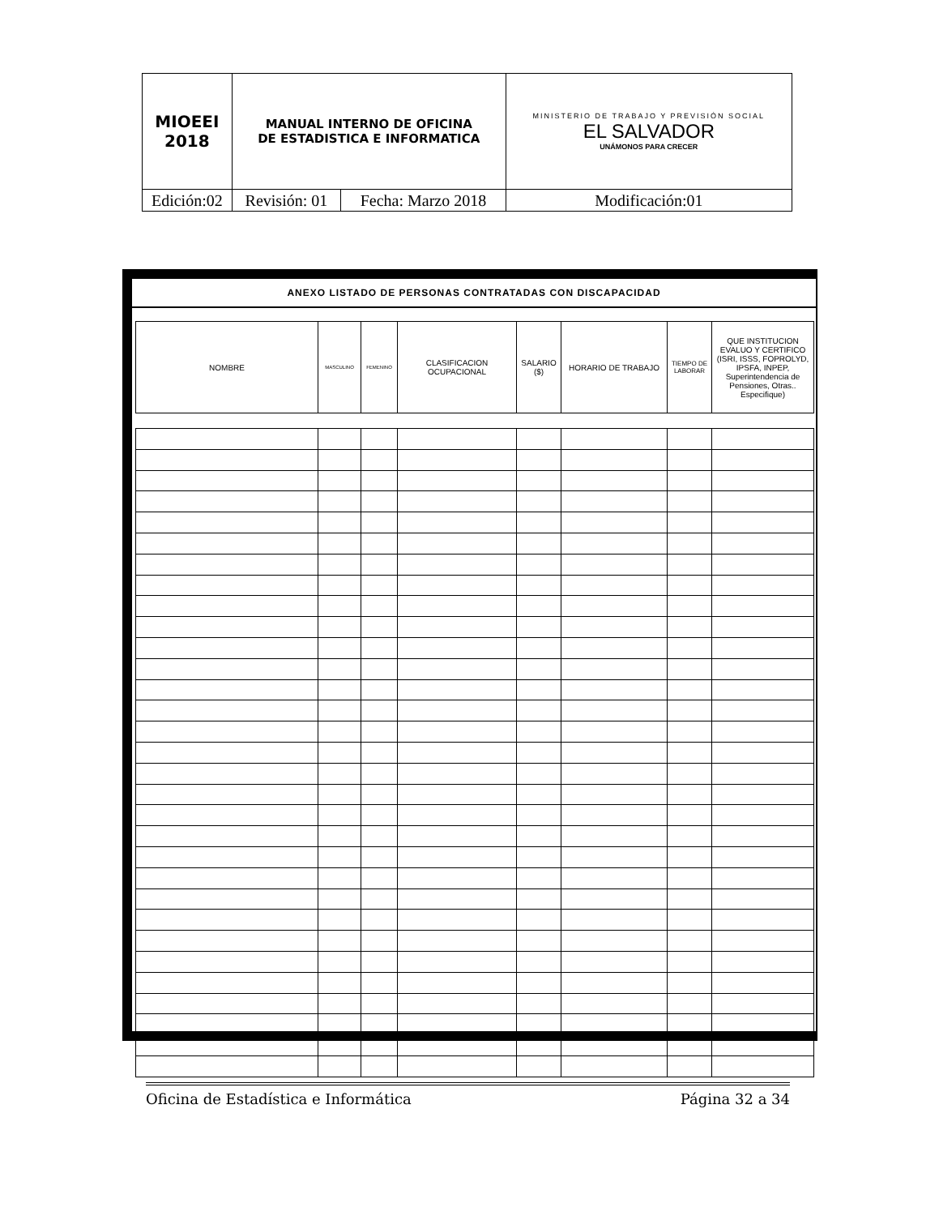| MIOEEI 2018 | MANUAL INTERNO DE OFICINA DE ESTADISTICA E INFORMATICA | | MINISTERIO DE TRABAJO Y PREVISIÓN SOCIAL EL SALVADOR UNÁMONOS PARA CRECER |
| Edición:02 | Revisión: 01 | Fecha: Marzo 2018 | Modificación:01 |
ANEXO LISTADO DE PERSONAS CONTRATADAS CON DISCAPACIDAD
| NOMBRE | MASCULINO | FEMENINO | CLASIFICACION OCUPACIONAL | SALARIO ($) | HORARIO DE TRABAJO | TIEMPO DE LABORAR | QUE INSTITUCION EVALUO Y CERTIFICO (ISRI, ISSS, FOPROLYD, IPSFA, INPEP, Superintendencia de Pensiones, Otras.. Especifique) |
| --- | --- | --- | --- | --- | --- | --- | --- |
Oficina de Estadística e Informática Página 32 a 34